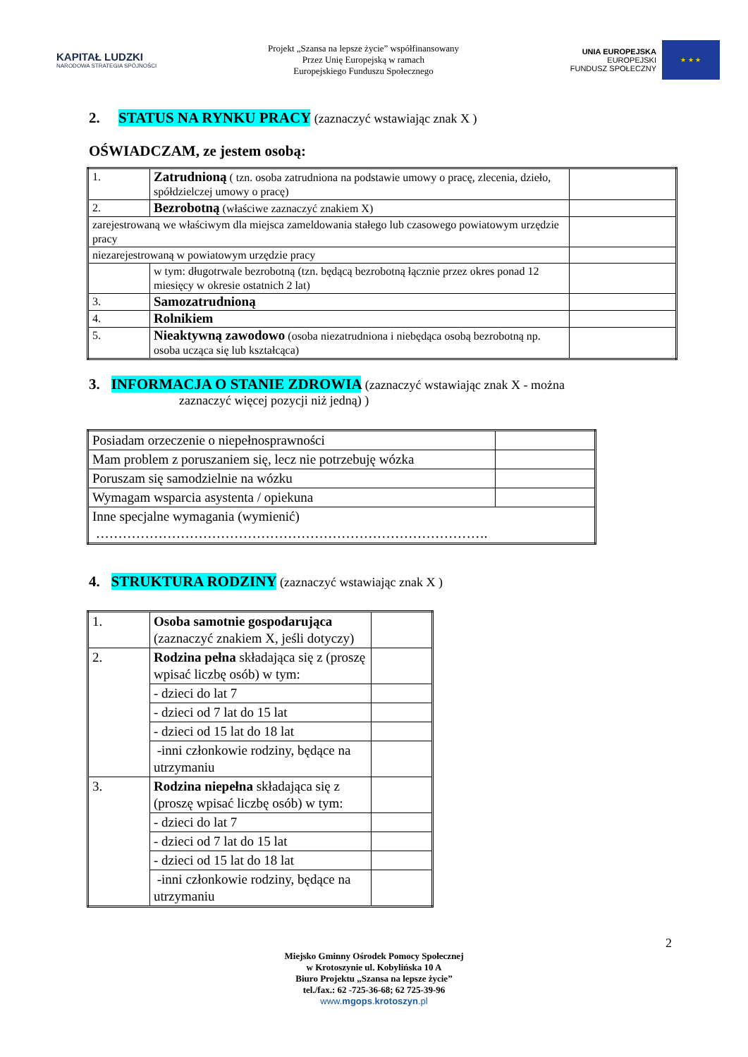KAPITAŁ LUDZKI
NARODOWA STRATEGIA SPÓJNOŚCI
Projekt „Szansa na lepsze życie” współfinansowany
Przez Unię Europejską w ramach
Europejskiego Funduszu Społecznego
UNIA EUROPEJSKA
EUROPEJSKI
FUNDUSZ SPOŁECZNY
★ ★ ★
2. STATUS NA RYNKU PRACY (zaznaczyć wstawiając znak X )
OŚWIADCZAM, ze jestem osobą:
| 1. | Zatrudnioną ( tzn. osoba zatrudniona na podstawie umowy o pracę, zlecenia, dzieło, spółdzielczej umowy o pracę) | |
| 2. | Bezrobotną (właściwe zaznaczyć znakiem X) | |
| zarejestrowaną we właściwym dla miejsca zameldowania stałego lub czasowego powiatowym urzędzie pracy | | |
| niezarejestrowaną w powiatowym urzędzie pracy | | |
| | w tym: długotrwale bezrobotną (tzn. będącą bezrobotną łącznie przez okres ponad 12 miesięcy w okresie ostatnich 2 lat) | |
| 3. | Samozatrudnioną | |
| 4. | Rolnikiem | |
| 5. | Nieaktywną zawodowo (osoba niezatrudniona i niebędąca osobą bezrobotną np. osoba ucząca się lub kształcąca) | |
3. INFORMACJA O STANIE ZDROWIA (zaznaczyć wstawiając znak X - można
zaznaczyć więcej pozycji niż jedną) )
| Posiadam orzeczenie o niepełnosprawności | |
| Mam problem z poruszaniem się, lecz nie potrzebuję wózka | |
| Poruszam się samodzielnie na wózku | |
| Wymagam wsparcia asystenta / opiekuna | |
| Inne specjalne wymagania (wymienić) ……………………………………………………………………………. | |
4. STRUKTURA RODZINY (zaznaczyć wstawiając znak X )
| 1. | Osoba samotnie gospodarująca (zaznaczyć znakiem X, jeśli dotyczy) | |
| 2. | Rodzina pełna składająca się z (proszę wpisać liczbę osób) w tym: | |
| | - dzieci do lat 7 | |
| | - dzieci od 7 lat do 15 lat | |
| | - dzieci od 15 lat do 18 lat | |
| | -inni członkowie rodziny, będące na utrzymaniu | |
| 3. | Rodzina niepełna składająca się z (proszę wpisać liczbę osób) w tym: | |
| | - dzieci do lat 7 | |
| | - dzieci od 7 lat do 15 lat | |
| | - dzieci od 15 lat do 18 lat | |
| | -inni członkowie rodziny, będące na utrzymaniu | |
2
Miejsko Gminny Ośrodek Pomocy Społecznej
w Krotoszynie ul. Kobylińska 10 A
Biuro Projektu „Szansa na lepsze życie”
tel./fax.: 62 -725-36-68; 62 725-39-96
www.mgops.krotoszyn.pl